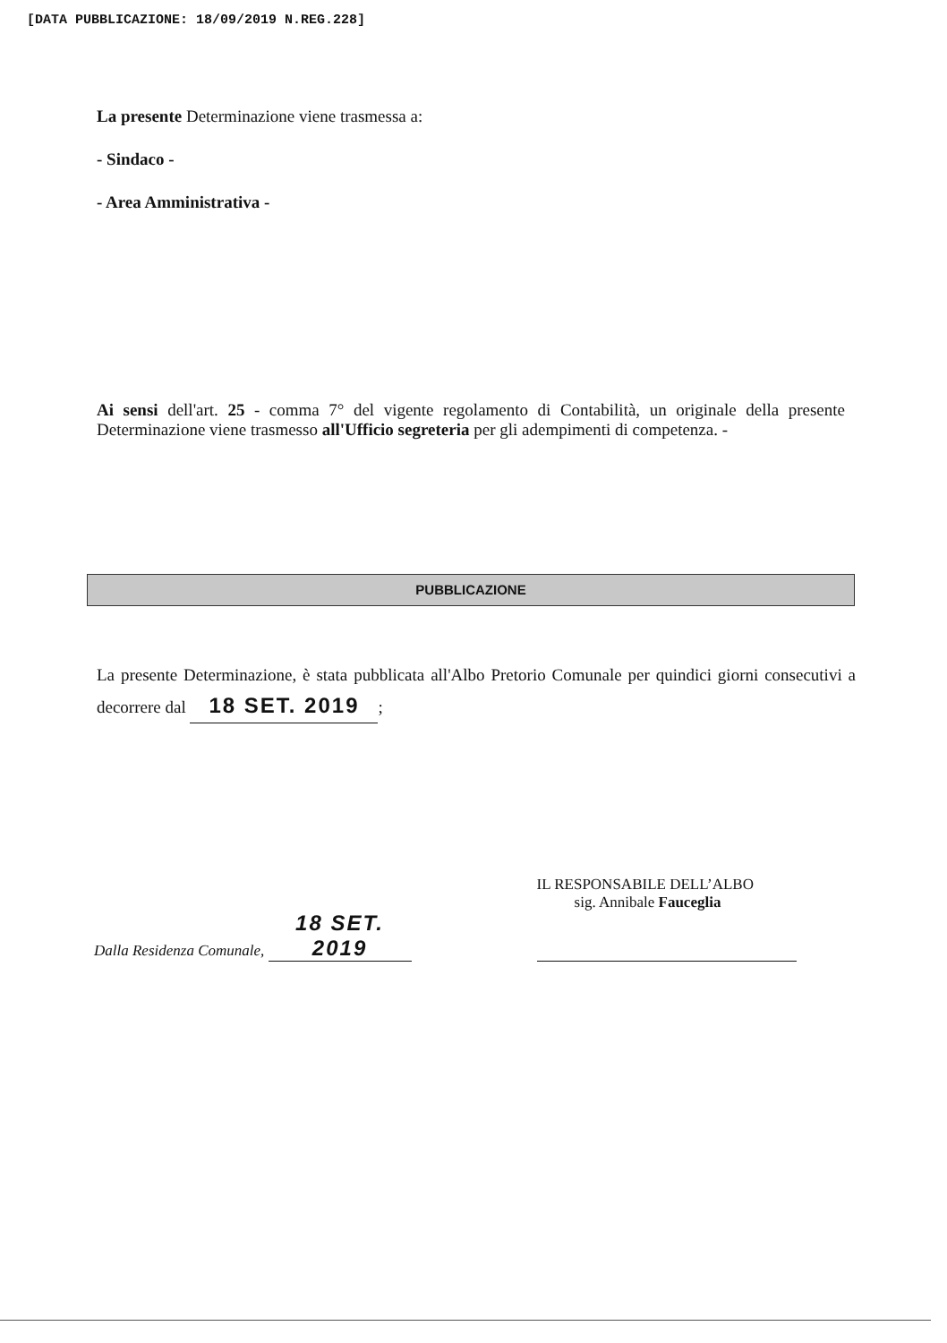[DATA PUBBLICAZIONE: 18/09/2019 N.REG.228]
La presente Determinazione viene trasmessa a:
- Sindaco -
- Area Amministrativa -
Ai sensi dell'art. 25 - comma 7° del vigente regolamento di Contabilità, un originale della presente Determinazione viene trasmesso all'Ufficio segreteria per gli adempimenti di competenza. -
PUBBLICAZIONE
La presente Determinazione, è stata pubblicata all'Albo Pretorio Comunale per quindici giorni consecutivi a decorrere dal 18 SET. 2019;
Dalla Residenza Comunale, 18 SET. 2019
IL RESPONSABILE DELL’ALBO
sig. Annibale Fauceglia